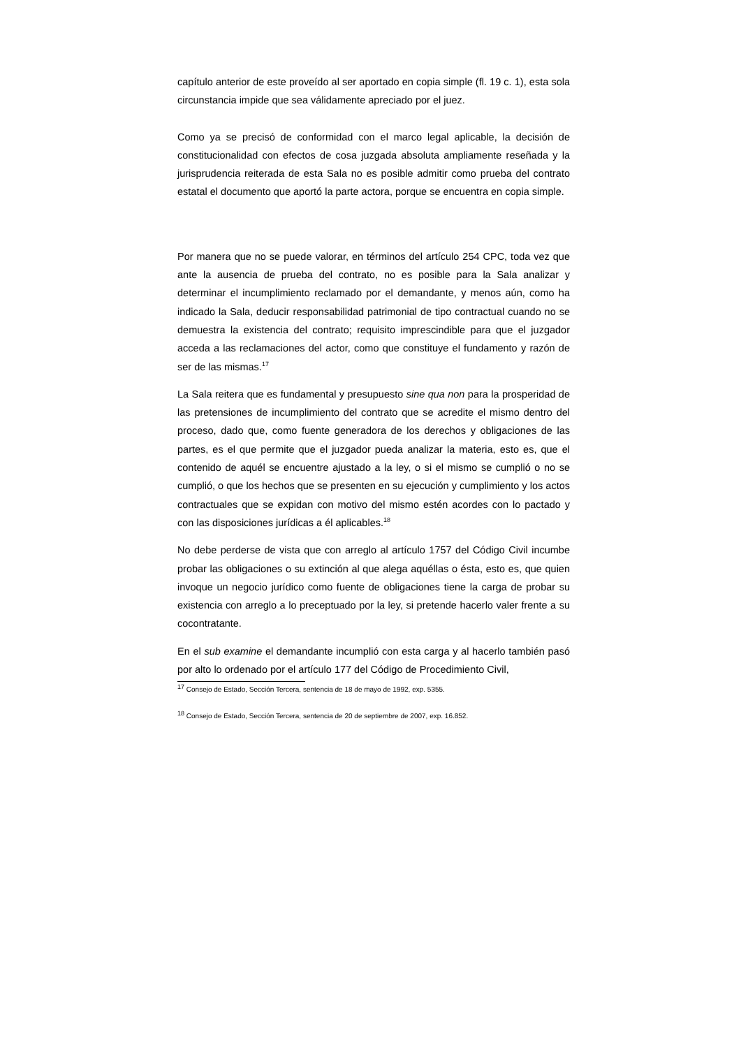capítulo anterior de este proveído al ser aportado en copia simple (fl. 19 c. 1), esta sola circunstancia impide que sea válidamente apreciado por el juez.
Como ya se precisó de conformidad con el marco legal aplicable, la decisión de constitucionalidad con efectos de cosa juzgada absoluta ampliamente reseñada y la jurisprudencia reiterada de esta Sala no es posible admitir como prueba del contrato estatal el documento que aportó la parte actora, porque se encuentra en copia simple.
Por manera que no se puede valorar, en términos del artículo 254 CPC, toda vez que ante la ausencia de prueba del contrato, no es posible para la Sala analizar y determinar el incumplimiento reclamado por el demandante, y menos aún, como ha indicado la Sala, deducir responsabilidad patrimonial de tipo contractual cuando no se demuestra la existencia del contrato; requisito imprescindible para que el juzgador acceda a las reclamaciones del actor, como que constituye el fundamento y razón de ser de las mismas.<sup>17</sup>
La Sala reitera que es fundamental y presupuesto sine qua non para la prosperidad de las pretensiones de incumplimiento del contrato que se acredite el mismo dentro del proceso, dado que, como fuente generadora de los derechos y obligaciones de las partes, es el que permite que el juzgador pueda analizar la materia, esto es, que el contenido de aquél se encuentre ajustado a la ley, o si el mismo se cumplió o no se cumplió, o que los hechos que se presenten en su ejecución y cumplimiento y los actos contractuales que se expidan con motivo del mismo estén acordes con lo pactado y con las disposiciones jurídicas a él aplicables.<sup>18</sup>
No debe perderse de vista que con arreglo al artículo 1757 del Código Civil incumbe probar las obligaciones o su extinción al que alega aquéllas o ésta, esto es, que quien invoque un negocio jurídico como fuente de obligaciones tiene la carga de probar su existencia con arreglo a lo preceptuado por la ley, si pretende hacerlo valer frente a su cocontratante.
En el sub examine el demandante incumplió con esta carga y al hacerlo también pasó por alto lo ordenado por el artículo 177 del Código de Procedimiento Civil,
<sup>17</sup> Consejo de Estado, Sección Tercera, sentencia de 18 de mayo de 1992, exp. 5355.
<sup>18</sup> Consejo de Estado, Sección Tercera, sentencia de 20 de septiembre de 2007, exp. 16.852.